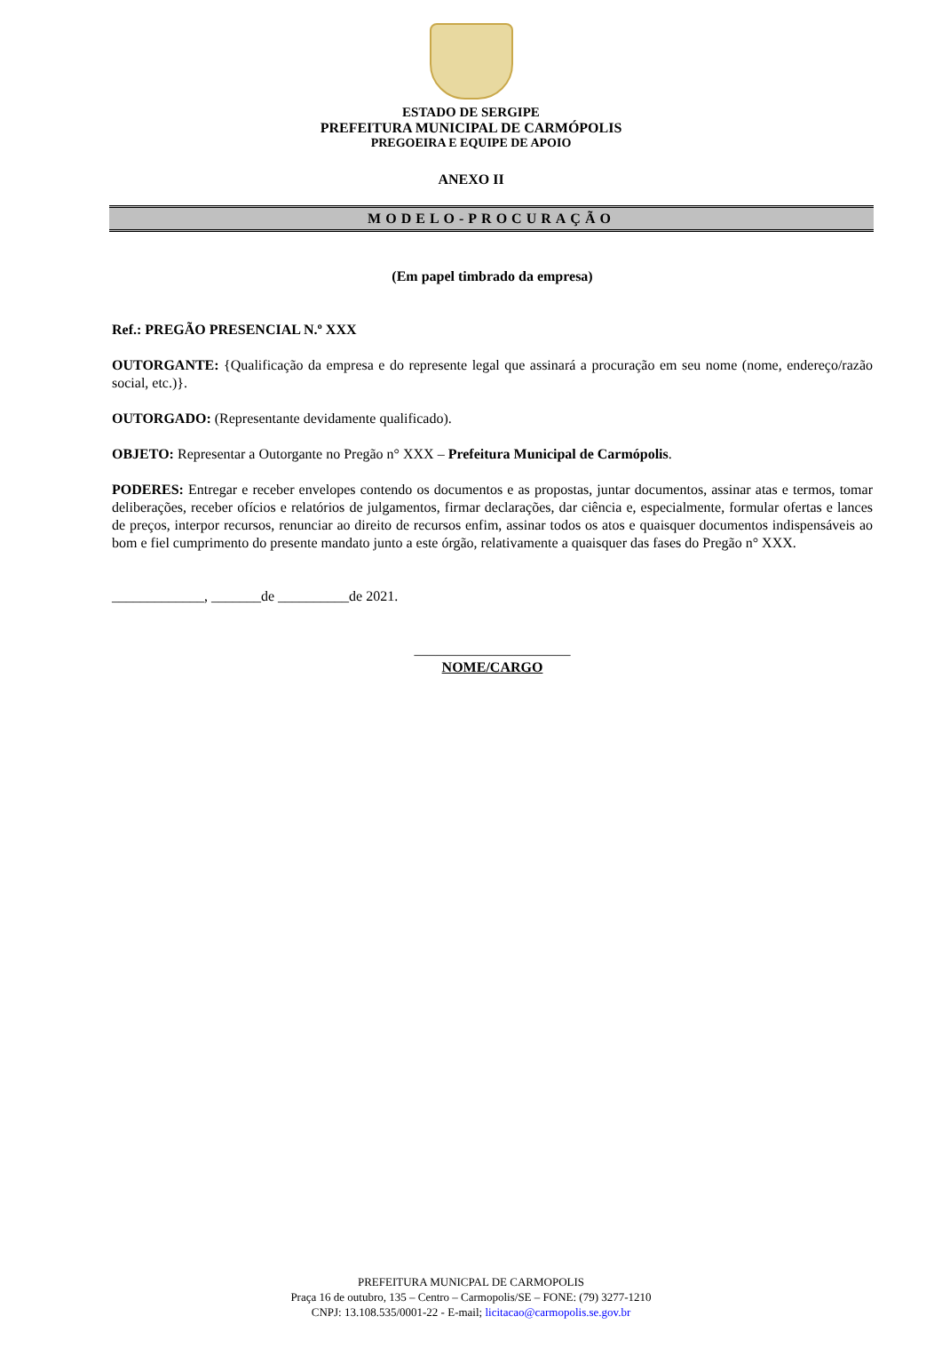ESTADO DE SERGIPE
PREFEITURA MUNICIPAL DE CARMÓPOLIS
PREGOEIRA E EQUIPE DE APOIO
ANEXO II
MODELO-PROCURAÇÃO
(Em papel timbrado da empresa)
Ref.: PREGÃO PRESENCIAL N.º XXX
OUTORGANTE: {Qualificação da empresa e do represente legal que assinará a procuração em seu nome (nome, endereço/razão social, etc.)}.
OUTORGADO: (Representante devidamente qualificado).
OBJETO: Representar a Outorgante no Pregão n° XXX – Prefeitura Municipal de Carmópolis.
PODERES: Entregar e receber envelopes contendo os documentos e as propostas, juntar documentos, assinar atas e termos, tomar deliberações, receber ofícios e relatórios de julgamentos, firmar declarações, dar ciência e, especialmente, formular ofertas e lances de preços, interpor recursos, renunciar ao direito de recursos enfim, assinar todos os atos e quaisquer documentos indispensáveis ao bom e fiel cumprimento do presente mandato junto a este órgão, relativamente a quaisquer das fases do Pregão n° XXX.
_____________, _______de __________de 2021.
______________________
NOME/CARGO
PREFEITURA MUNICPAL DE CARMOPOLIS
Praça 16 de outubro, 135 – Centro – Carmopolis/SE – FONE: (79) 3277-1210
CNPJ: 13.108.535/0001-22 - E-mail; licitacao@carmopolis.se.gov.br